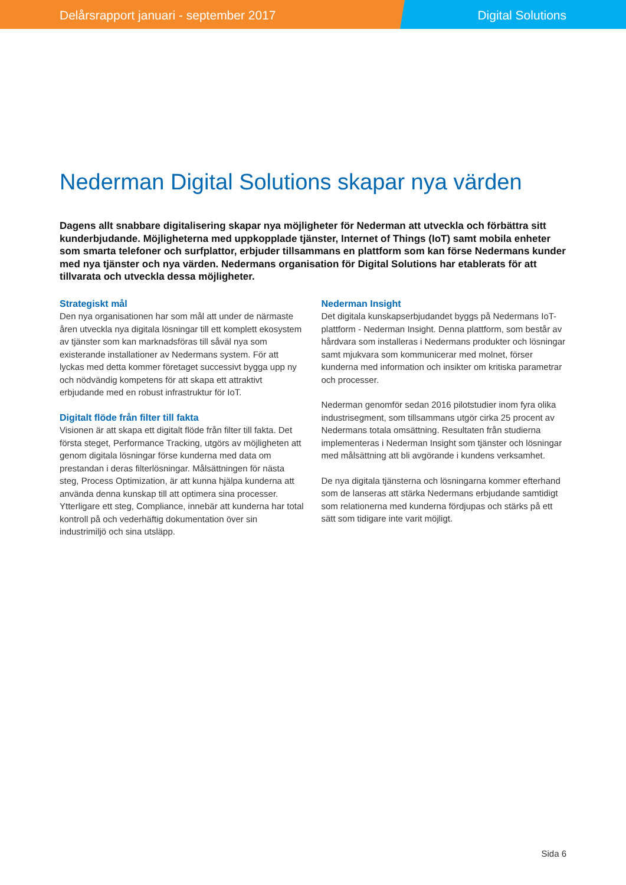Delårsrapport januari - september 2017 Digital Solutions
Nederman Digital Solutions skapar nya värden
Dagens allt snabbare digitalisering skapar nya möjligheter för Nederman att utveckla och förbättra sitt kunderbjudande. Möjligheterna med uppkopplade tjänster, Internet of Things (IoT) samt mobila enheter som smarta telefoner och surfplattor, erbjuder tillsammans en plattform som kan förse Nedermans kunder med nya tjänster och nya värden. Nedermans organisation för Digital Solutions har etablerats för att tillvarata och utveckla dessa möjligheter.
Strategiskt mål
Den nya organisationen har som mål att under de närmaste åren utveckla nya digitala lösningar till ett komplett ekosystem av tjänster som kan marknadsföras till såväl nya som existerande installationer av Nedermans system. För att lyckas med detta kommer företaget successivt bygga upp ny och nödvändig kompetens för att skapa ett attraktivt erbjudande med en robust infrastruktur för IoT.
Digitalt flöde från filter till fakta
Visionen är att skapa ett digitalt flöde från filter till fakta. Det första steget, Performance Tracking, utgörs av möjligheten att genom digitala lösningar förse kunderna med data om prestandan i deras filterlösningar. Målsättningen för nästa steg, Process Optimization, är att kunna hjälpa kunderna att använda denna kunskap till att optimera sina processer. Ytterligare ett steg, Compliance, innebär att kunderna har total kontroll på och vederhäftig dokumentation över sin industrimiljö och sina utsläpp.
Nederman Insight
Det digitala kunskapserbjudandet byggs på Nedermans IoT-plattform - Nederman Insight. Denna plattform, som består av hårdvara som installeras i Nedermans produkter och lösningar samt mjukvara som kommunicerar med molnet, förser kunderna med information och insikter om kritiska parametrar och processer.
Nederman genomför sedan 2016 pilotstudier inom fyra olika industrisegment, som tillsammans utgör cirka 25 procent av Nedermans totala omsättning. Resultaten från studierna implementeras i Nederman Insight som tjänster och lösningar med målsättning att bli avgörande i kundens verksamhet.
De nya digitala tjänsterna och lösningarna kommer efterhand som de lanseras att stärka Nedermans erbjudande samtidigt som relationerna med kunderna fördjupas och stärks på ett sätt som tidigare inte varit möjligt.
Sida 6